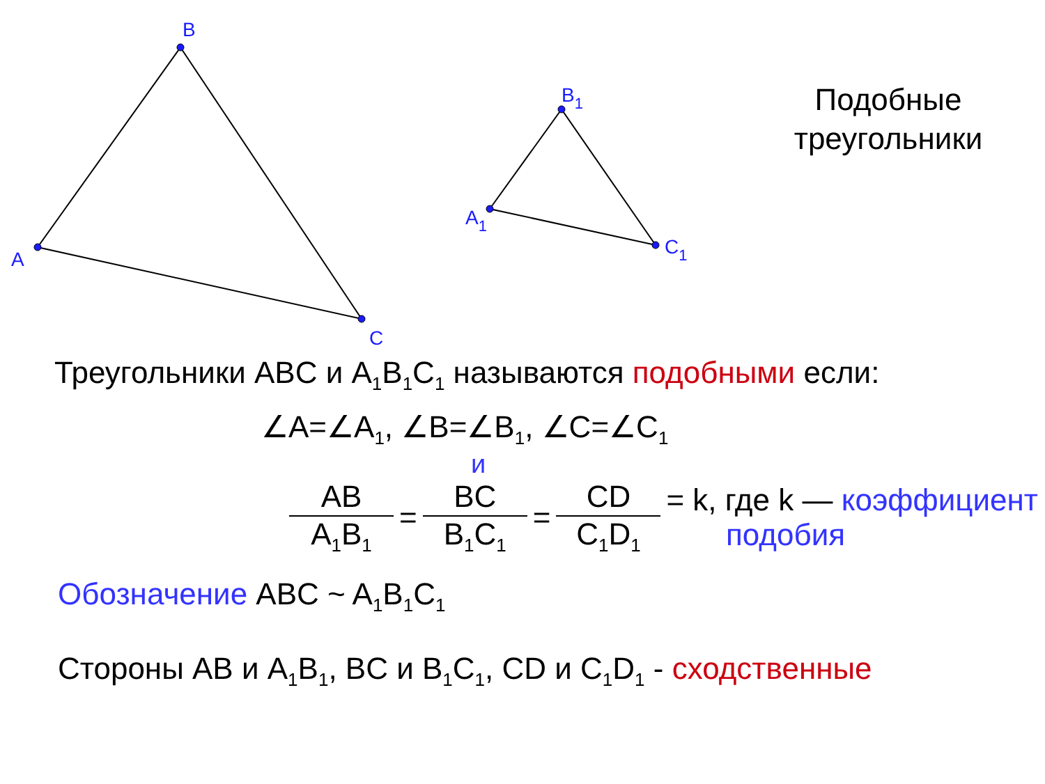A
B
C
A1
B1
C1
Подобные
треугольники
Треугольники ABC и A<sub>1</sub>B<sub>1</sub>C<sub>1</sub> называются подобными если:
∠A=∠A<sub>1</sub>, ∠B=∠B<sub>1</sub>, ∠C=∠C<sub>1</sub>
и
AB
A<sub>1</sub>B<sub>1</sub>
=
BC
B<sub>1</sub>C<sub>1</sub>
=
CD
C<sub>1</sub>D<sub>1</sub>
= k, где k — коэффициент
подобия
Обозначение ABC ~ A<sub>1</sub>B<sub>1</sub>C<sub>1</sub>
Стороны AB и A<sub>1</sub>B<sub>1</sub>, BC и B<sub>1</sub>C<sub>1</sub>, CD и C<sub>1</sub>D<sub>1</sub> - сходственные